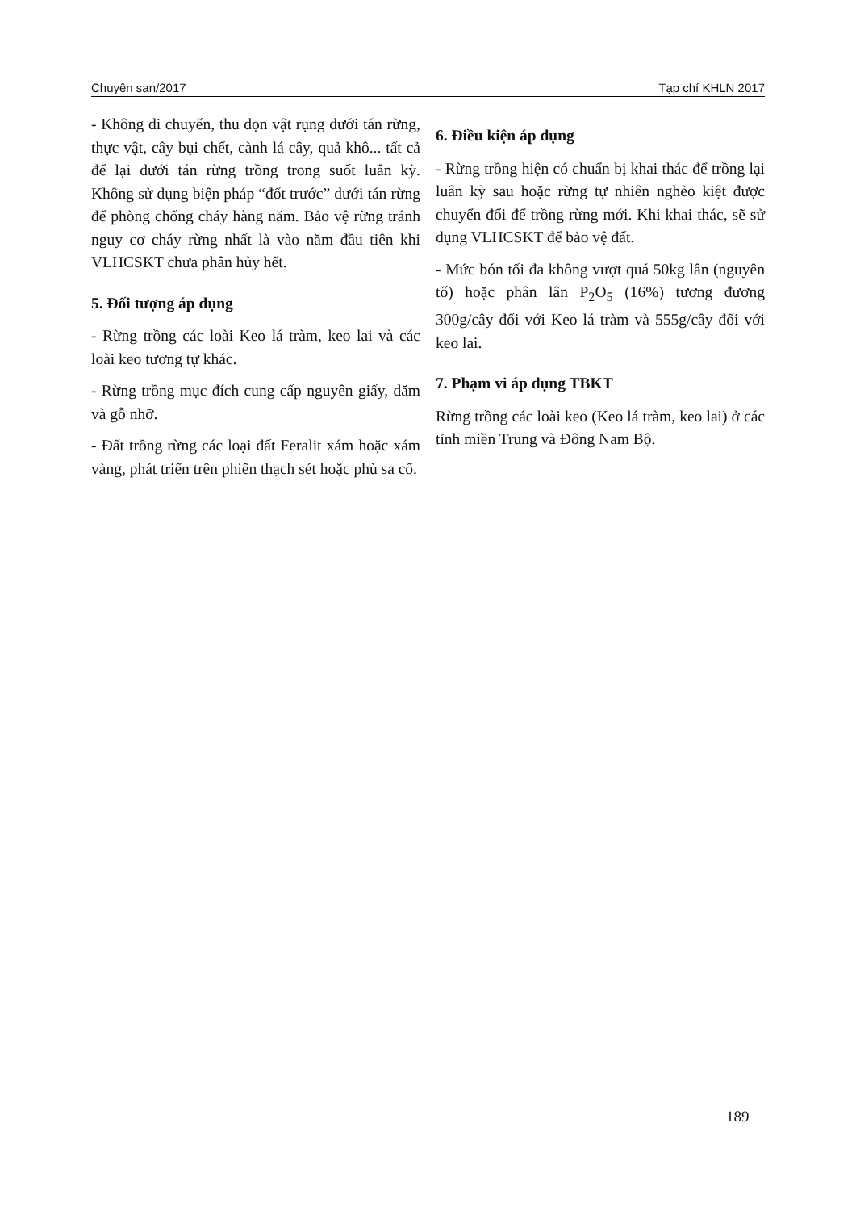Chuyên san/2017 Tạp chí KHLN 2017
- Không di chuyển, thu dọn vật rụng dưới tán rừng, thực vật, cây bụi chết, cành lá cây, quả khô... tất cả để lại dưới tán rừng trồng trong suốt luân kỳ. Không sử dụng biện pháp “đốt trước” dưới tán rừng để phòng chống cháy hàng năm. Bảo vệ rừng tránh nguy cơ cháy rừng nhất là vào năm đầu tiên khi VLHCSKT chưa phân hủy hết.
5. Đối tượng áp dụng
- Rừng trồng các loài Keo lá tràm, keo lai và các loài keo tương tự khác.
- Rừng trồng mục đích cung cấp nguyên giấy, dăm và gỗ nhỡ.
- Đất trồng rừng các loại đất Feralit xám hoặc xám vàng, phát triển trên phiến thạch sét hoặc phù sa cổ.
6. Điều kiện áp dụng
- Rừng trồng hiện có chuẩn bị khai thác để trồng lại luân kỳ sau hoặc rừng tự nhiên nghèo kiệt được chuyển đổi để trồng rừng mới. Khi khai thác, sẽ sử dụng VLHCSKT để bảo vệ đất.
- Mức bón tối đa không vượt quá 50kg lân (nguyên tố) hoặc phân lân P<sub>2</sub>O<sub>5</sub> (16%) tương đương 300g/cây đối với Keo lá tràm và 555g/cây đối với keo lai.
7. Phạm vi áp dụng TBKT
Rừng trồng các loài keo (Keo lá tràm, keo lai) ở các tỉnh miền Trung và Đông Nam Bộ.
189